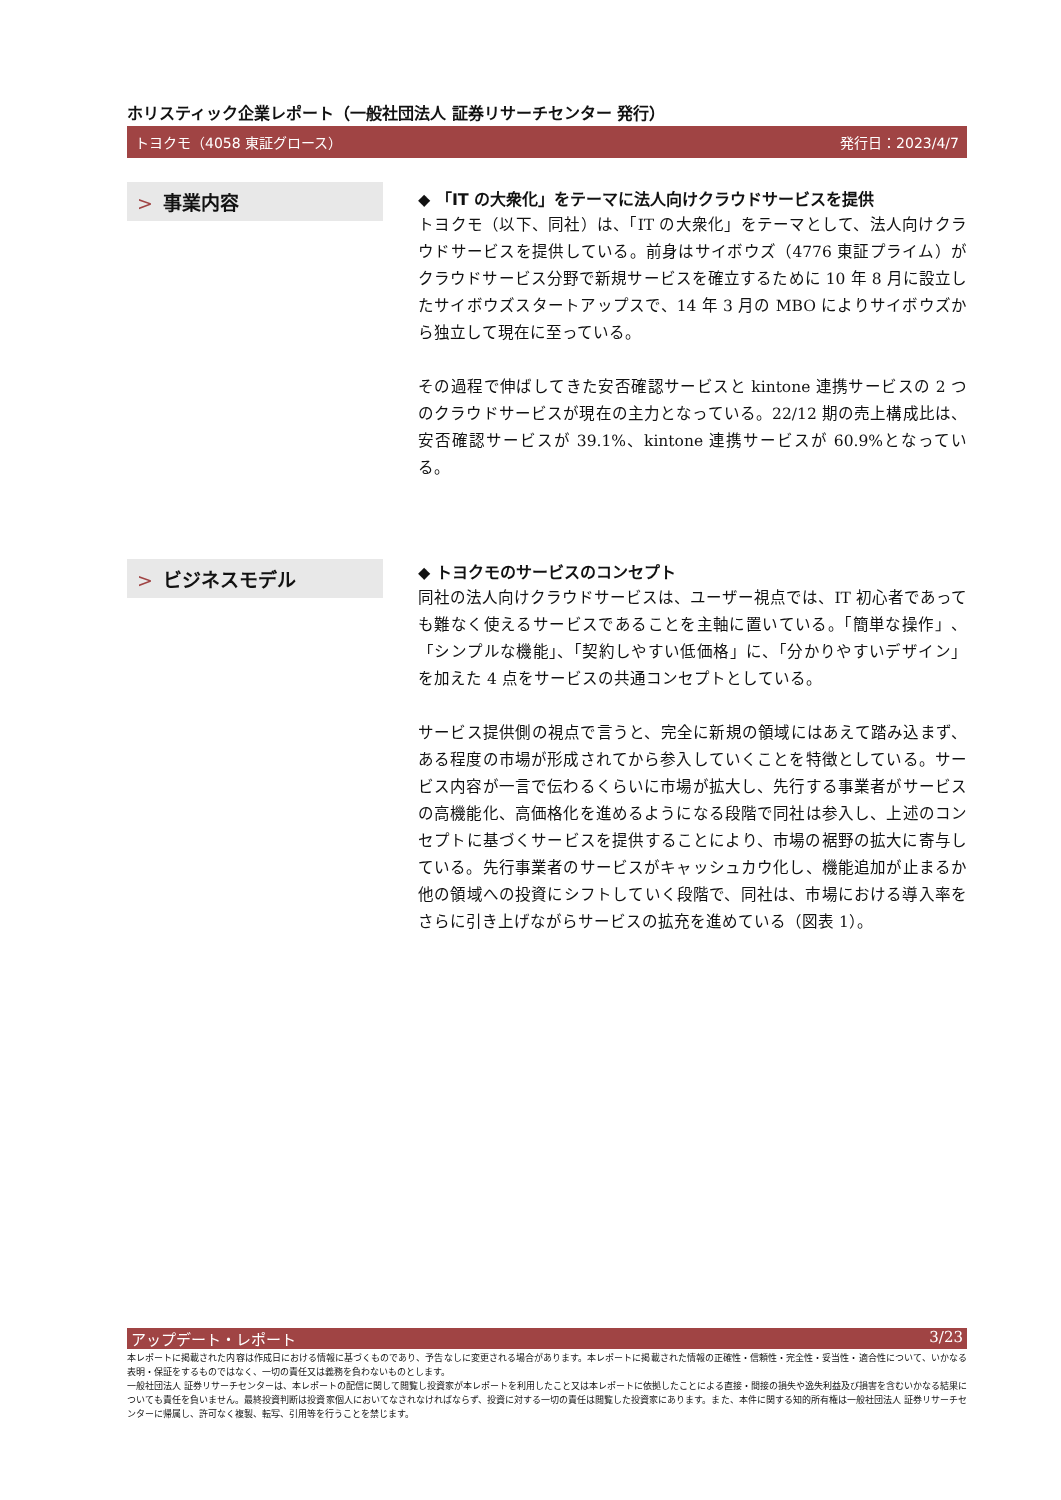ホリスティック企業レポート（一般社団法人 証券リサーチセンター 発行）
トヨクモ（4058 東証グロース） 発行日：2023/4/7
> 事業内容
◆ 「IT の大衆化」をテーマに法人向けクラウドサービスを提供
トヨクモ（以下、同社）は、「IT の大衆化」をテーマとして、法人向けクラウドサービスを提供している。前身はサイボウズ（4776 東証プライム）がクラウドサービス分野で新規サービスを確立するために 10 年 8 月に設立したサイボウズスタートアップスで、14 年 3 月の MBO によりサイボウズから独立して現在に至っている。
その過程で伸ばしてきた安否確認サービスと kintone 連携サービスの 2 つのクラウドサービスが現在の主力となっている。22/12 期の売上構成比は、安否確認サービスが 39.1%、kintone 連携サービスが 60.9%となっている。
> ビジネスモデル
◆ トヨクモのサービスのコンセプト
同社の法人向けクラウドサービスは、ユーザー視点では、IT 初心者であっても難なく使えるサービスであることを主軸に置いている。「簡単な操作」、「シンプルな機能」、「契約しやすい低価格」に、「分かりやすいデザイン」を加えた 4 点をサービスの共通コンセプトとしている。
サービス提供側の視点で言うと、完全に新規の領域にはあえて踏み込まず、ある程度の市場が形成されてから参入していくことを特徴としている。サービス内容が一言で伝わるくらいに市場が拡大し、先行する事業者がサービスの高機能化、高価格化を進めるようになる段階で同社は参入し、上述のコンセプトに基づくサービスを提供することにより、市場の裾野の拡大に寄与している。先行事業者のサービスがキャッシュカウ化し、機能追加が止まるか他の領域への投資にシフトしていく段階で、同社は、市場における導入率をさらに引き上げながらサービスの拡充を進めている（図表 1）。
アップデート・レポート 3/23
本レポートに掲載された内容は作成日における情報に基づくものであり、予告なしに変更される場合があります。本レポートに掲載された情報の正確性・信頼性・完全性・妥当性・適合性について、いかなる表明・保証をするものではなく、一切の責任又は義務を負わないものとします。
一般社団法人 証券リサーチセンターは、本レポートの配信に関して閲覧し投資家が本レポートを利用したこと又は本レポートに依拠したことによる直接・間接の損失や逸失利益及び損害を含むいかなる結果についても責任を負いません。最終投資判断は投資家個人においてなされなければならず、投資に対する一切の責任は閲覧した投資家にあります。また、本件に関する知的所有権は一般社団法人 証券リサーチセンターに帰属し、許可なく複製、転写、引用等を行うことを禁じます。